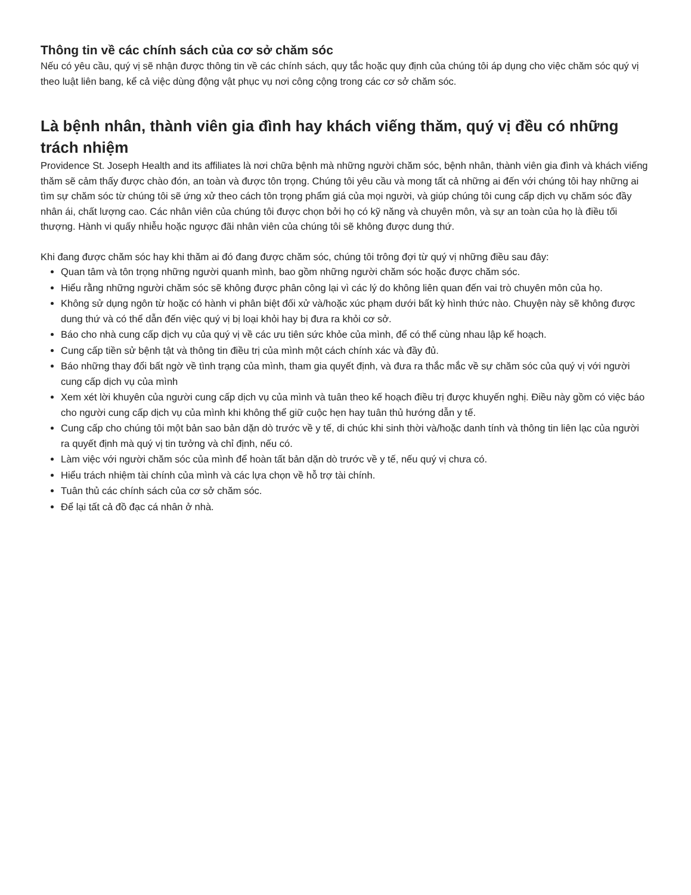Thông tin về các chính sách của cơ sở chăm sóc
Nếu có yêu cầu, quý vị sẽ nhận được thông tin về các chính sách, quy tắc hoặc quy định của chúng tôi áp dụng cho việc chăm sóc quý vị theo luật liên bang, kể cả việc dùng động vật phục vụ nơi công cộng trong các cơ sở chăm sóc.
Là bệnh nhân, thành viên gia đình hay khách viếng thăm, quý vị đều có những trách nhiệm
Providence St. Joseph Health and its affiliates là nơi chữa bệnh mà những người chăm sóc, bệnh nhân, thành viên gia đình và khách viếng thăm sẽ cảm thấy được chào đón, an toàn và được tôn trọng. Chúng tôi yêu cầu và mong tất cả những ai đến với chúng tôi hay những ai tìm sự chăm sóc từ chúng tôi sẽ ứng xử theo cách tôn trọng phẩm giá của mọi người, và giúp chúng tôi cung cấp dịch vụ chăm sóc đầy nhân ái, chất lượng cao. Các nhân viên của chúng tôi được chọn bởi họ có kỹ năng và chuyên môn, và sự an toàn của họ là điều tối thượng. Hành vi quấy nhiễu hoặc ngược đãi nhân viên của chúng tôi sẽ không được dung thứ.
Khi đang được chăm sóc hay khi thăm ai đó đang được chăm sóc, chúng tôi trông đợi từ quý vị những điều sau đây:
Quan tâm và tôn trọng những người quanh mình, bao gồm những người chăm sóc hoặc được chăm sóc.
Hiểu rằng những người chăm sóc sẽ không được phân công lại vì các lý do không liên quan đến vai trò chuyên môn của họ.
Không sử dụng ngôn từ hoặc có hành vi phân biệt đối xử và/hoặc xúc phạm dưới bất kỳ hình thức nào. Chuyện này sẽ không được dung thứ và có thể dẫn đến việc quý vị bị loại khỏi hay bị đưa ra khỏi cơ sở.
Báo cho nhà cung cấp dịch vụ của quý vị về các ưu tiên sức khỏe của mình, để có thể cùng nhau lập kế hoạch.
Cung cấp tiền sử bệnh tật và thông tin điều trị của mình một cách chính xác và đầy đủ.
Báo những thay đổi bất ngờ về tình trạng của mình, tham gia quyết định, và đưa ra thắc mắc về sự chăm sóc của quý vị với người cung cấp dịch vụ của mình
Xem xét lời khuyên của người cung cấp dịch vụ của mình và tuân theo kế hoạch điều trị được khuyến nghị. Điều này gồm có việc báo cho người cung cấp dịch vụ của mình khi không thể giữ cuộc hẹn hay tuân thủ hướng dẫn y tế.
Cung cấp cho chúng tôi một bản sao bản dặn dò trước về y tế, di chúc khi sinh thời và/hoặc danh tính và thông tin liên lạc của người ra quyết định mà quý vị tin tưởng và chỉ định, nếu có.
Làm việc với người chăm sóc của mình để hoàn tất bản dặn dò trước về y tế, nếu quý vị chưa có.
Hiểu trách nhiệm tài chính của mình và các lựa chọn về hỗ trợ tài chính.
Tuân thủ các chính sách của cơ sở chăm sóc.
Để lại tất cả đồ đạc cá nhân ở nhà.